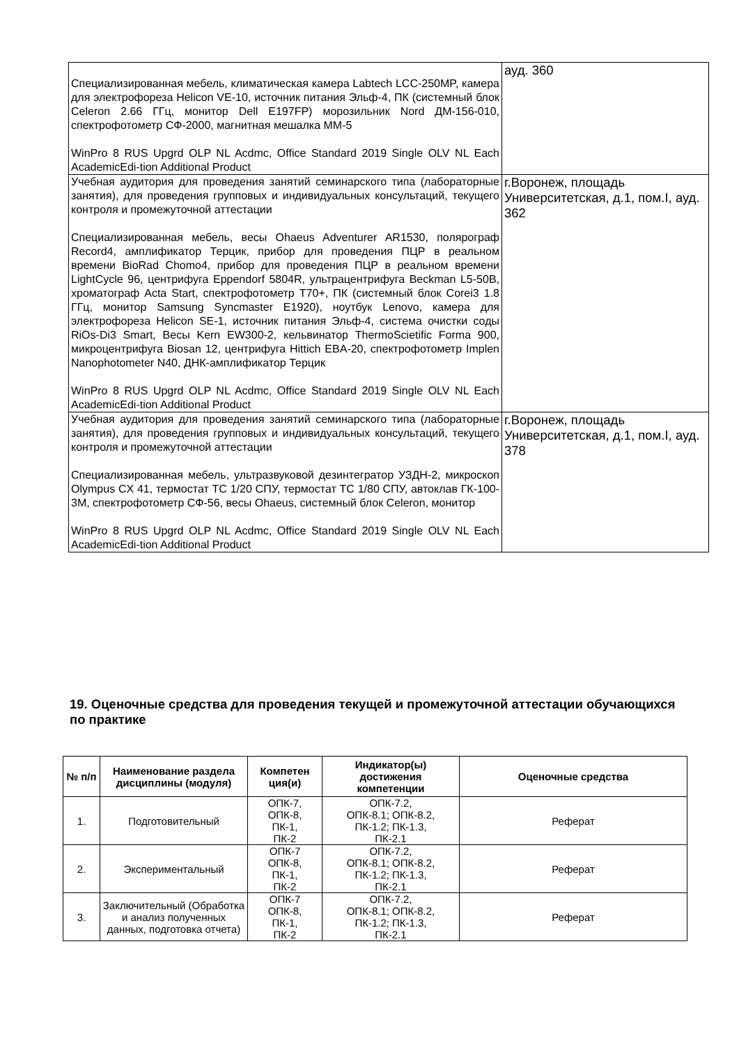| Специализированная мебель, климатическая камера Labtech LCC-250MP, камера для электрофореза Helicon VE-10, источник питания Эльф-4, ПК (системный блок Celeron 2.66 ГГц, монитор Dell E197FP) морозильник Nord ДМ-156-010, спектрофотометр СФ-2000, магнитная мешалка ММ-5 WinPro 8 RUS Upgrd OLP NL Acdmc, Office Standard 2019 Single OLV NL Each AcademicEdi-tion Additional Product | ауд. 360 |
| Учебная аудитория для проведения занятий семинарского типа (лабораторные занятия), для проведения групповых и индивидуальных консультаций, текущего контроля и промежуточной аттестации Специализированная мебель, весы Ohaeus Adventurer AR1530, полярограф Record4, амплификатор Терцик, прибор для проведения ПЦР в реальном времени BioRad Chomo4, прибор для проведения ПЦР в реальном времени LightCycle 96, центрифуга Eppendorf 5804R, ультрацентрифуга Beckman L5-50B, хроматограф Acta Start, спектрофотометр T70+, ПК (системный блок Corei3 1.8 ГГц, монитор Samsung Syncmaster E1920), ноутбук Lenovo, камера для электрофореза Helicon SE-1, источник питания Эльф-4, система очистки соды RiOs-Di3 Smart, Весы Kern EW300-2, кельвинатор ThermoScietific Forma 900, микроцентрифуга Biosan 12, центрифуга Hittich EBA-20, спектрофотометр Implen Nanophotometer N40, ДНК-амплификатор Терцик WinPro 8 RUS Upgrd OLP NL Acdmc, Office Standard 2019 Single OLV NL Each AcademicEdi-tion Additional Product | г.Воронеж, площадь Университетская, д.1, пом.I, ауд. 362 |
| Учебная аудитория для проведения занятий семинарского типа (лабораторные занятия), для проведения групповых и индивидуальных консультаций, текущего контроля и промежуточной аттестации Специализированная мебель, ультразвуковой дезинтегратор УЗДН-2, микроскоп Olympus CX 41, термостат ТС 1/20 СПУ, термостат ТС 1/80 СПУ, автоклав ГК-100-3М, спектрофотометр СФ-56, весы Ohaeus, системный блок Celeron, монитор WinPro 8 RUS Upgrd OLP NL Acdmc, Office Standard 2019 Single OLV NL Each AcademicEdi-tion Additional Product | г.Воронеж, площадь Университетская, д.1, пом.I, ауд. 378 |
19. Оценочные средства для проведения текущей и промежуточной аттестации обучающихся по практике
| № п/п | Наименование раздела дисциплины (модуля) | Компетен ция(и) | Индикатор(ы) достижения компетенции | Оценочные средства |
| --- | --- | --- | --- | --- |
| 1. | Подготовительный | ОПК-7, ОПК-8, ПК-1, ПК-2 | ОПК-7.2, ОПК-8.1; ОПК-8.2, ПК-1.2; ПК-1.3, ПК-2.1 | Реферат |
| 2. | Экспериментальный | ОПК-7 ОПК-8, ПК-1, ПК-2 | ОПК-7.2, ОПК-8.1; ОПК-8.2, ПК-1.2; ПК-1.3, ПК-2.1 | Реферат |
| 3. | Заключительный (Обработка и анализ полученных данных, подготовка отчета) | ОПК-7 ОПК-8, ПК-1, ПК-2 | ОПК-7.2, ОПК-8.1; ОПК-8.2, ПК-1.2; ПК-1.3, ПК-2.1 | Реферат |